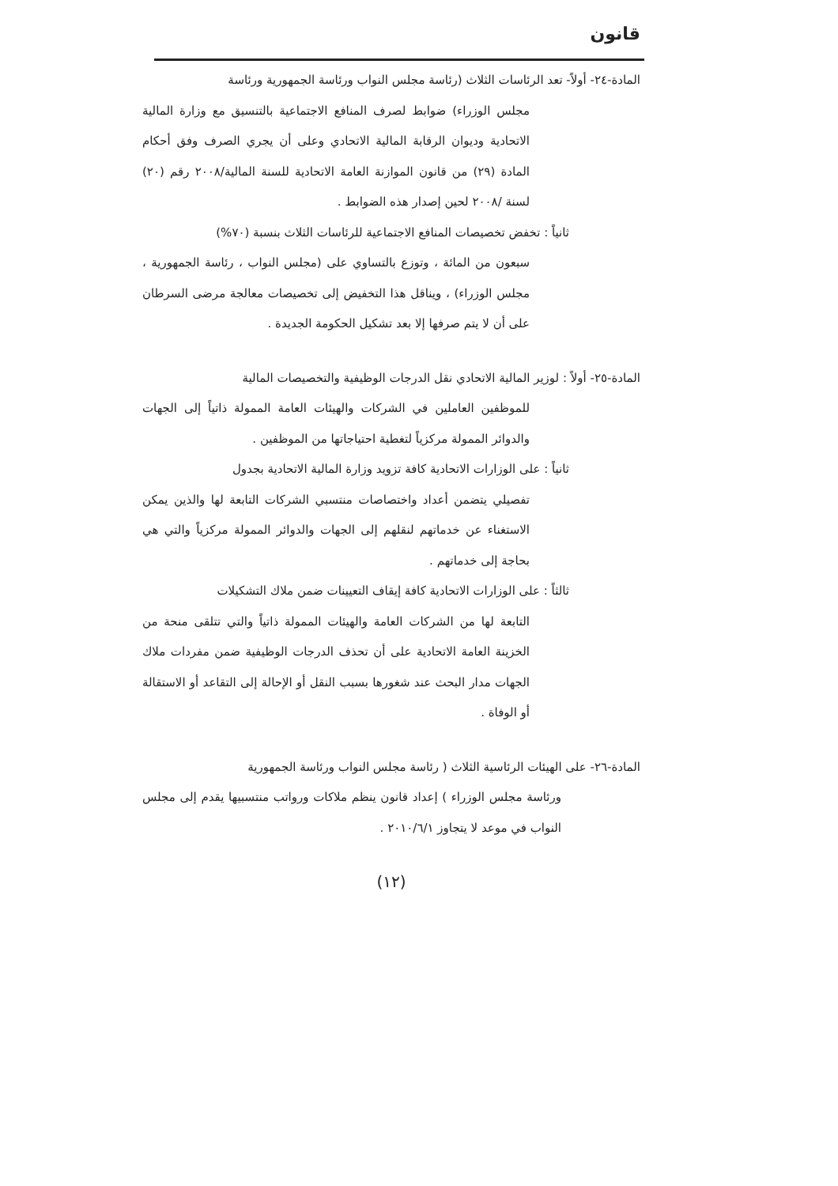قانون
المادة-٢٤- أولاً- تعد الرئاسات الثلاث (رئاسة مجلس النواب ورئاسة الجمهورية ورئاسة
مجلس الوزراء) ضوابط لصرف المنافع الاجتماعية بالتنسيق مع وزارة المالية الاتحادية وديوان الرقابة المالية الاتحادي وعلى أن يجري الصرف وفق أحكام المادة (٢٩) من قانون الموازنة العامة الاتحادية للسنة المالية/٢٠٠٨ رقم (٢٠) لسنة /٢٠٠٨ لحين إصدار هذه الضوابط .
ثانياً : تخفض تخصيصات المنافع الاجتماعية للرئاسات الثلاث بنسبة (٧٠%)
سبعون من المائة ، وتوزع بالتساوي على (مجلس النواب ، رئاسة الجمهورية ، مجلس الوزراء) ، ويناقل هذا التخفيض إلى تخصيصات معالجة مرضى السرطان على أن لا يتم صرفها إلا بعد تشكيل الحكومة الجديدة .
المادة-٢٥- أولاً : لوزير المالية الاتحادي نقل الدرجات الوظيفية والتخصيصات المالية
للموظفين العاملين في الشركات والهيئات العامة الممولة ذاتياً إلى الجهات والدوائر الممولة مركزياً لتغطية احتياجاتها من الموظفين .
ثانياً : على الوزارات الاتحادية كافة تزويد وزارة المالية الاتحادية بجدول
تفصيلي يتضمن أعداد واختصاصات منتسبي الشركات التابعة لها والذين يمكن الاستغناء عن خدماتهم لنقلهم إلى الجهات والدوائر الممولة مركزياً والتي هي بحاجة إلى خدماتهم .
ثالثاً : على الوزارات الاتحادية كافة إيقاف التعيينات ضمن ملاك التشكيلات
التابعة لها من الشركات العامة والهيئات الممولة ذاتياً والتي تتلقى منحة من الخزينة العامة الاتحادية على أن تحذف الدرجات الوظيفية ضمن مفردات ملاك الجهات مدار البحث عند شغورها بسبب النقل أو الإحالة إلى التقاعد أو الاستقالة أو الوفاة .
المادة-٢٦- على الهيئات الرئاسية الثلاث ( رئاسة مجلس النواب ورئاسة الجمهورية
ورئاسة مجلس الوزراء ) إعداد قانون ينظم ملاكات ورواتب منتسبيها يقدم إلى مجلس النواب في موعد لا يتجاوز ٢٠١٠/٦/١ .
(١٢)